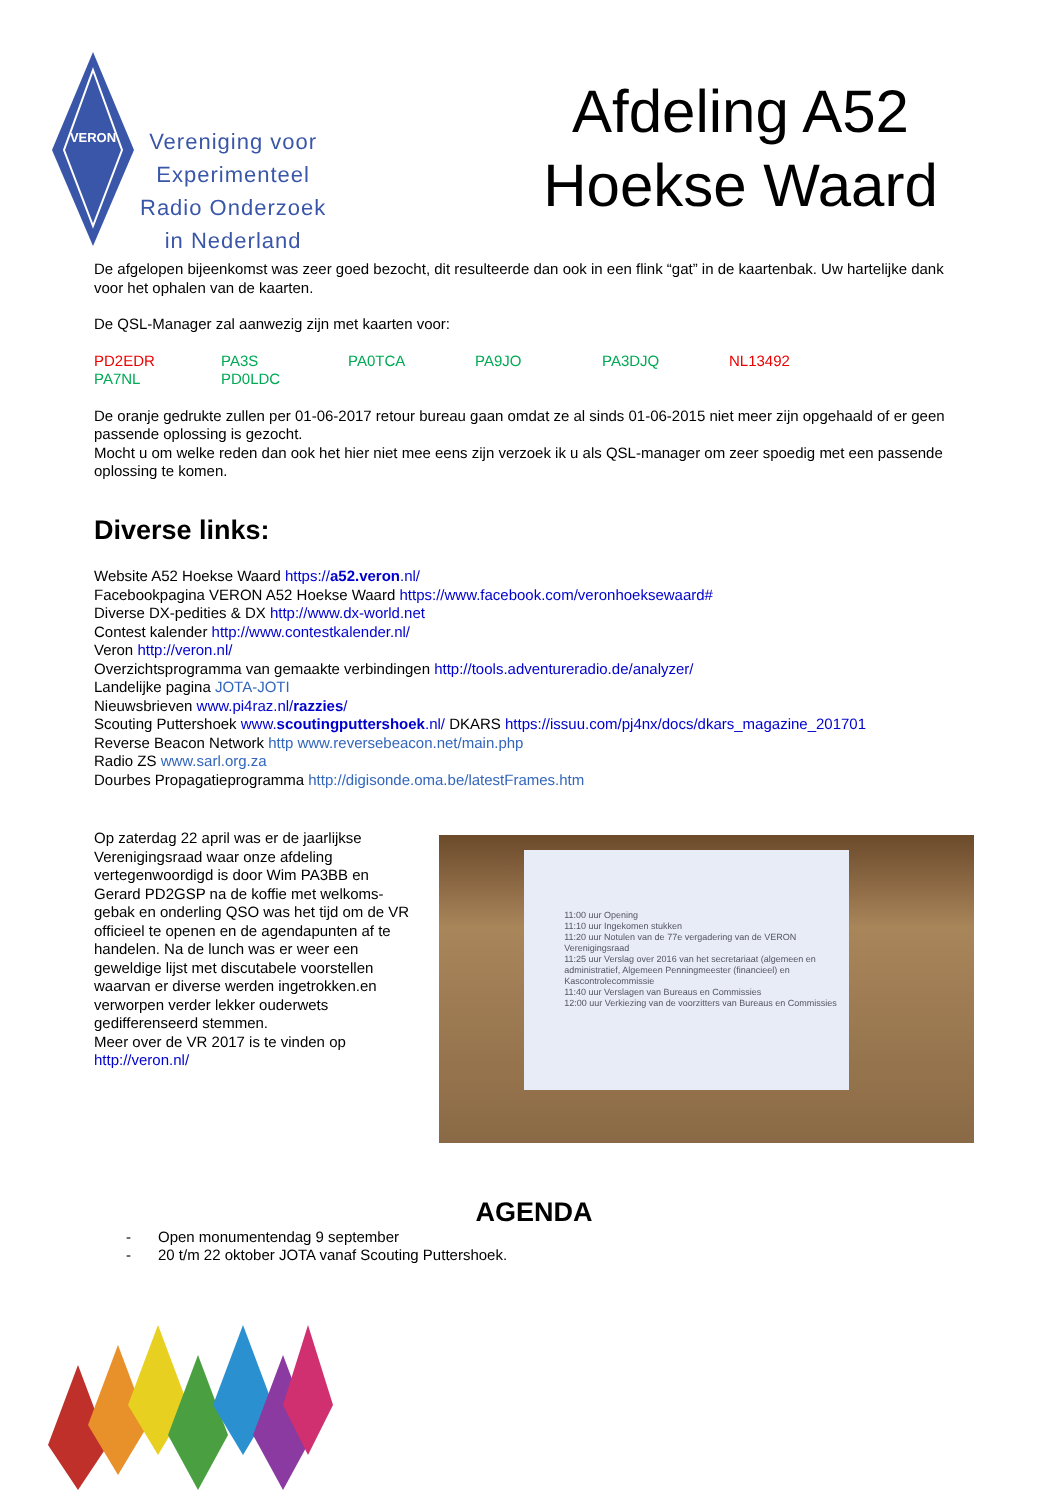VERON
Vereniging voor
Experimenteel
Radio Onderzoek
in Nederland
Afdeling A52
Hoekse Waard
De afgelopen bijeenkomst was zeer goed bezocht, dit resulteerde dan ook in een flink “gat” in de kaartenbak. Uw hartelijke dank voor het ophalen van de kaarten.
De QSL-Manager zal aanwezig zijn met kaarten voor:
PD2EDR PA3S PA0TCA PA9JO PA3DJQ NL13492 PA7NL PD0LDC
De oranje gedrukte zullen per 01-06-2017 retour bureau gaan omdat ze al sinds 01-06-2015 niet meer zijn opgehaald of er geen passende oplossing is gezocht.
Mocht u om welke reden dan ook het hier niet mee eens zijn verzoek ik u als QSL-manager om zeer spoedig met een passende oplossing te komen.
Diverse links:
Website A52 Hoekse Waard https://a52.veron.nl/
Facebookpagina VERON A52 Hoekse Waard https://www.facebook.com/veronhoeksewaard#
Diverse DX-pedities & DX http://www.dx-world.net
Contest kalender http://www.contestkalender.nl/
Veron http://veron.nl/
Overzichtsprogramma van gemaakte verbindingen http://tools.adventureradio.de/analyzer/
Landelijke pagina JOTA-JOTI
Nieuwsbrieven www.pi4raz.nl/razzies/
Scouting Puttershoek www.scoutingputtershoek.nl/ DKARS https://issuu.com/pj4nx/docs/dkars_magazine_201701
Reverse Beacon Network http www.reversebeacon.net/main.php
Radio ZS www.sarl.org.za
Dourbes Propagatieprogramma http://digisonde.oma.be/latestFrames.htm
Op zaterdag 22 april was er de jaarlijkse Verenigingsraad waar onze afdeling vertegenwoordigd is door Wim PA3BB en Gerard PD2GSP na de koffie met welkoms-gebak en onderling QSO was het tijd om de VR officieel te openen en de agendapunten af te handelen. Na de lunch was er weer een geweldige lijst met discutabele voorstellen waarvan er diverse werden ingetrokken.en verworpen verder lekker ouderwets gedifferenseerd stemmen.
Meer over de VR 2017 is te vinden op
http://veron.nl/
11:00 uur Opening
11:10 uur Ingekomen stukken
11:20 uur Notulen van de 77e vergadering van de VERON Verenigingsraad
11:25 uur Verslag over 2016 van het secretariaat (algemeen en administratief, Algemeen Penningmeester (financieel) en Kascontrolecommissie
11:40 uur Verslagen van Bureaus en Commissies
12:00 uur Verkiezing van de voorzitters van Bureaus en Commissies
AGENDA
- Open monumentendag 9 september
- 20 t/m 22 oktober JOTA vanaf Scouting Puttershoek.